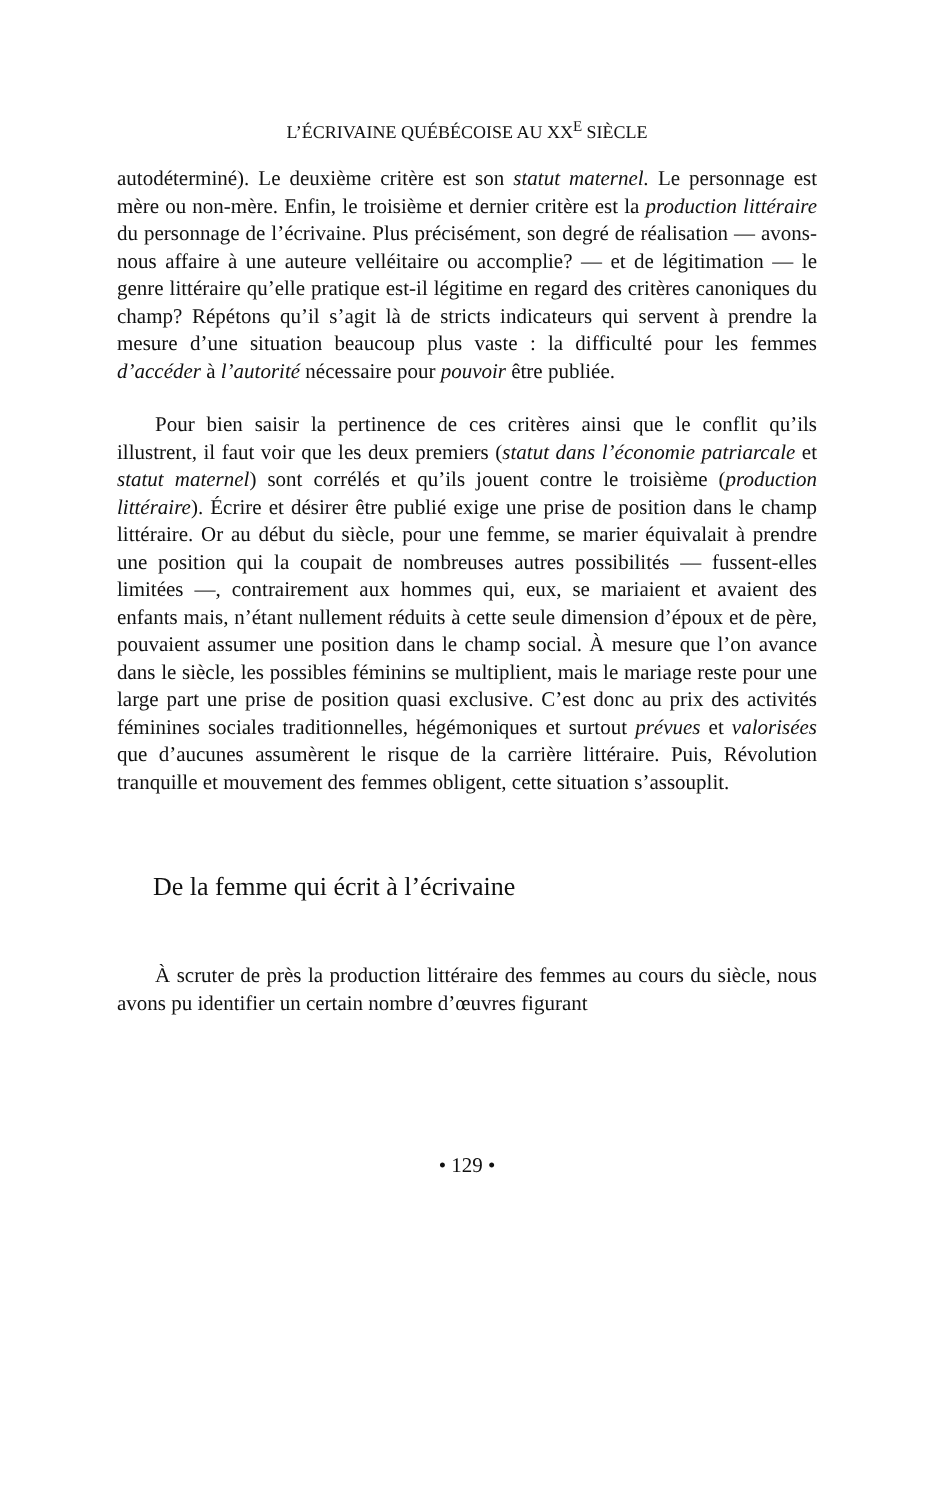L’ÉCRIVAINE QUÉBÉCOISE AU XX<sup>E</sup> SIÈCLE
autodéterminé). Le deuxième critère est son statut maternel. Le personnage est mère ou non-mère. Enfin, le troisième et dernier critère est la production littéraire du personnage de l’écrivaine. Plus précisément, son degré de réalisation — avons-nous affaire à une auteure velléitaire ou accomplie? — et de légitimation — le genre littéraire qu’elle pratique est-il légitime en regard des critères canoniques du champ? Répétons qu’il s’agit là de stricts indicateurs qui servent à prendre la mesure d’une situation beaucoup plus vaste : la difficulté pour les femmes d’accéder à l’autorité nécessaire pour pouvoir être publiée.
Pour bien saisir la pertinence de ces critères ainsi que le conflit qu’ils illustrent, il faut voir que les deux premiers (statut dans l’économie patriarcale et statut maternel) sont corrélés et qu’ils jouent contre le troisième (production littéraire). Écrire et désirer être publié exige une prise de position dans le champ littéraire. Or au début du siècle, pour une femme, se marier équivalait à prendre une position qui la coupait de nombreuses autres possibilités — fussent-elles limitées —, contrairement aux hommes qui, eux, se mariaient et avaient des enfants mais, n’étant nullement réduits à cette seule dimension d’époux et de père, pouvaient assumer une position dans le champ social. À mesure que l’on avance dans le siècle, les possibles féminins se multiplient, mais le mariage reste pour une large part une prise de position quasi exclusive. C’est donc au prix des activités féminines sociales traditionnelles, hégémoniques et surtout prévues et valorisées que d’aucunes assumèrent le risque de la carrière littéraire. Puis, Révolution tranquille et mouvement des femmes obligent, cette situation s’assouplit.
De la femme qui écrit à l’écrivaine
À scruter de près la production littéraire des femmes au cours du siècle, nous avons pu identifier un certain nombre d’œuvres figurant
• 129 •